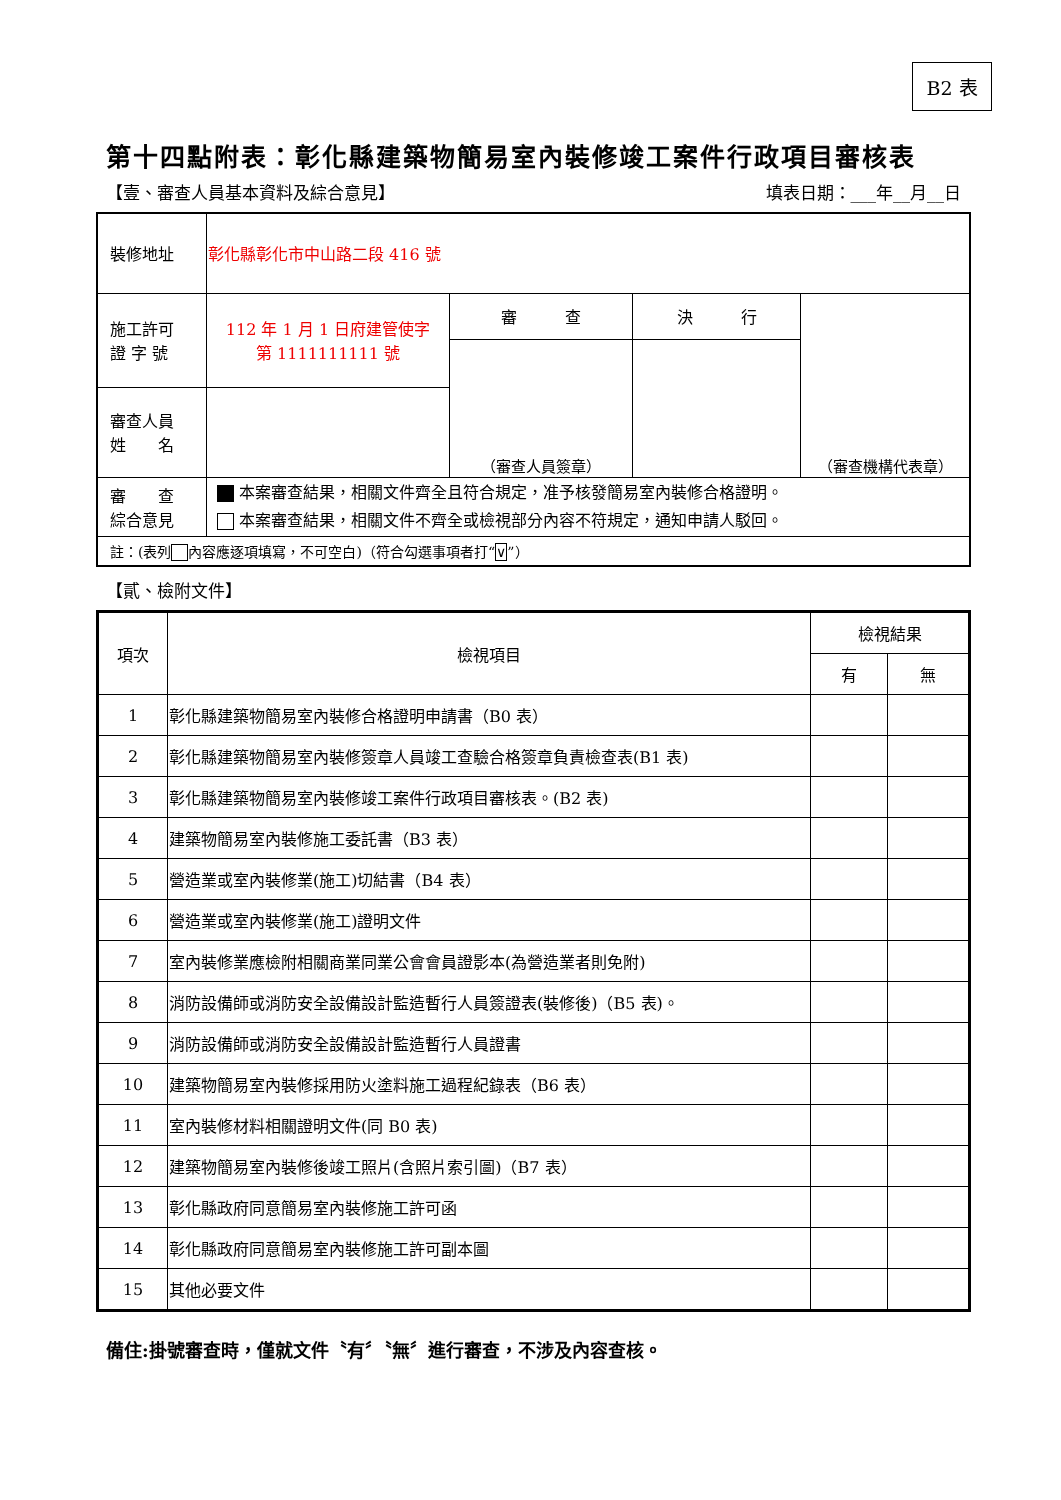B2 表
第十四點附表：彰化縣建築物簡易室內裝修竣工案件行政項目審核表
【壹、審查人員基本資料及綜合意見】 填表日期：___年__月__日
| 裝修地址 | 彰化縣彰化市中山路二段 416 號 | | | |
| 施工許可 證 字 號 | 112 年 1 月 1 日府建管使字 第 1111111111 號 | 審 查 | 決 行 | （審查機構代表章） |
| | | （審查人員簽章） | | |
| 審查人員 姓 名 | | | | |
| 審 查 綜合意見 | 本案審查結果，相關文件齊全且符合規定，准予核發簡易室內裝修合格證明。 本案審查結果，相關文件不齊全或檢視部分內容不符規定，通知申請人駁回。 | | | |
| 註：(表列 內容應逐項填寫，不可空白)（符合勾選事項者打“ ∨ ”） | | | | |
【貳、檢附文件】
| 項次 | 檢視項目 | 檢視結果 | |
| | | 有 | 無 |
| 1 | 彰化縣建築物簡易室內裝修合格證明申請書（B0 表） | | |
| 2 | 彰化縣建築物簡易室內裝修簽章人員竣工查驗合格簽章負責檢查表(B1 表) | | |
| 3 | 彰化縣建築物簡易室內裝修竣工案件行政項目審核表。(B2 表) | | |
| 4 | 建築物簡易室內裝修施工委託書（B3 表） | | |
| 5 | 營造業或室內裝修業(施工)切結書（B4 表） | | |
| 6 | 營造業或室內裝修業(施工)證明文件 | | |
| 7 | 室內裝修業應檢附相關商業同業公會會員證影本(為營造業者則免附) | | |
| 8 | 消防設備師或消防安全設備設計監造暫行人員簽證表(裝修後)（B5 表)。 | | |
| 9 | 消防設備師或消防安全設備設計監造暫行人員證書 | | |
| 10 | 建築物簡易室內裝修採用防火塗料施工過程紀錄表（B6 表） | | |
| 11 | 室內裝修材料相關證明文件(同 B0 表) | | |
| 12 | 建築物簡易室內裝修後竣工照片(含照片索引圖)（B7 表） | | |
| 13 | 彰化縣政府同意簡易室內裝修施工許可函 | | |
| 14 | 彰化縣政府同意簡易室內裝修施工許可副本圖 | | |
| 15 | 其他必要文件 | | |
備住:掛號審查時，僅就文件〝有〞〝無〞進行審查，不涉及內容查核。